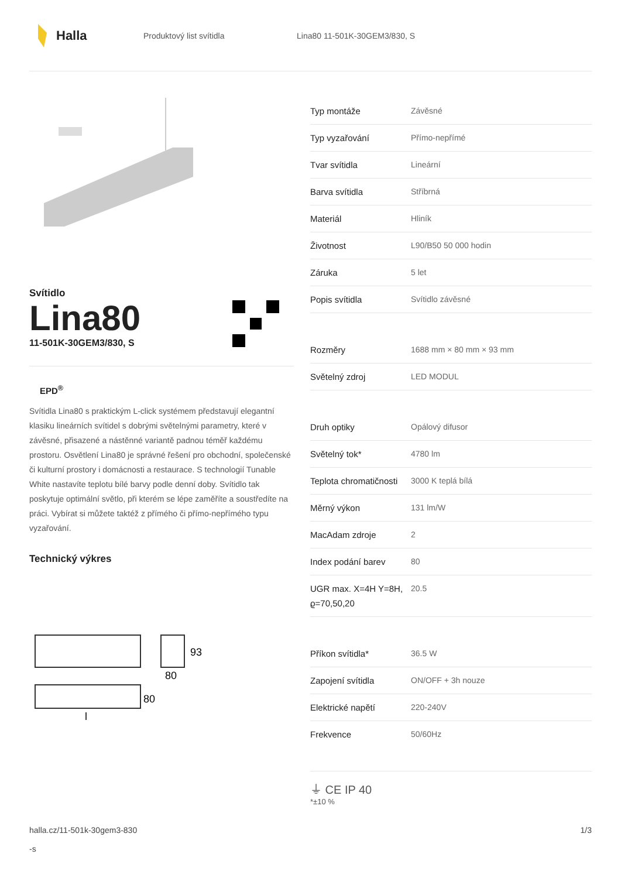Halla
Produktový list svítidla Lina80 11-501K-30GEM3/830, S
Svítidlo
Lina80
11-501K-30GEM3/830, S
EPD<sup>®</sup>
Svítidla Lina80 s praktickým L-click systémem představují elegantní klasiku lineárních svítidel s dobrými světelnými parametry, které v závěsné, přisazené a nástěnné variantě padnou téměř každému prostoru. Osvětlení Lina80 je správné řešení pro obchodní, společenské či kulturní prostory i domácnosti a restaurace. S technologií Tunable White nastavíte teplotu bílé barvy podle denní doby. Svítidlo tak poskytuje optimální světlo, při kterém se lépe zaměříte a soustředíte na práci. Vybírat si můžete taktéž z přímého či přímo-nepřímého typu vyzařování.
Technický výkres
93
80
80
l
| Typ montáže | Závěsné |
| Typ vyzařování | Přímo-nepřímé |
| Tvar svítidla | Lineární |
| Barva svítidla | Stříbrná |
| Materiál | Hliník |
| Životnost | L90/B50 50 000 hodin |
| Záruka | 5 let |
| Popis svítidla | Svítidlo závěsné |
| Rozměry | 1688 mm × 80 mm × 93 mm |
| Světelný zdroj | LED MODUL |
| Druh optiky | Opálový difusor |
| Světelný tok* | 4780 lm |
| Teplota chromatičnosti | 3000 K teplá bílá |
| Měrný výkon | 131 lm/W |
| MacAdam zdroje | 2 |
| Index podání barev | 80 |
| UGR max. X=4H Y=8H, ϱ=70,50,20 | 20.5 |
| Příkon svítidla* | 36.5 W |
| Zapojení svítidla | ON/OFF + 3h nouze |
| Elektrické napětí | 220-240V |
| Frekvence | 50/60Hz |
⏚ CE IP 40
*±10 %
halla.cz/11-501k-30gem3-830
-s
1/3